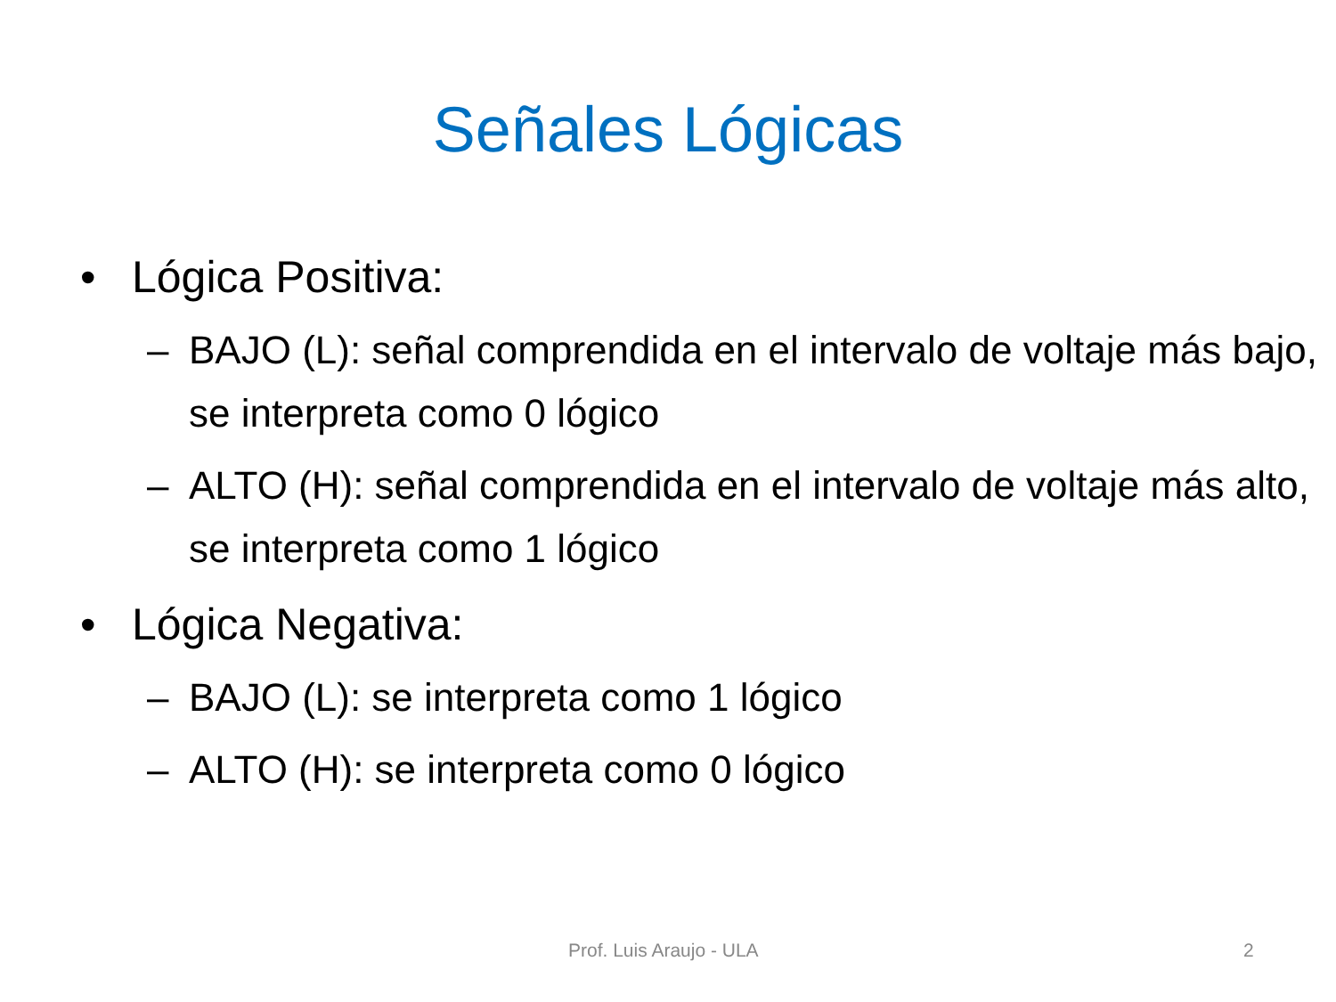Señales Lógicas
• Lógica Positiva:
– BAJO (L): señal comprendida en el intervalo de voltaje más bajo, se interpreta como 0 lógico
– ALTO (H): señal comprendida en el intervalo de voltaje más alto, se interpreta como 1 lógico
• Lógica Negativa:
– BAJO (L): se interpreta como 1 lógico
– ALTO (H): se interpreta como 0 lógico
Prof. Luis Araujo - ULA 2